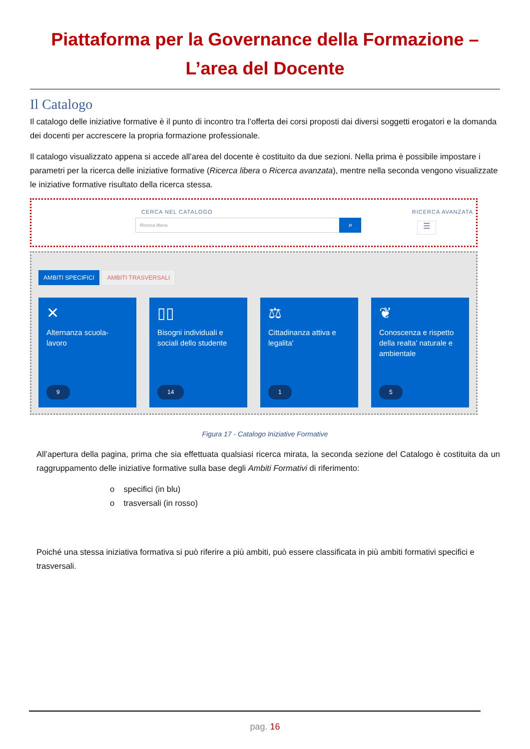Piattaforma per la Governance della Formazione –
L’area del Docente
Il Catalogo
Il catalogo delle iniziative formative è il punto di incontro tra l’offerta dei corsi proposti dai diversi soggetti erogatori e la domanda dei docenti per accrescere la propria formazione professionale.
Il catalogo visualizzato appena si accede all’area del docente è costituito da due sezioni. Nella prima è possibile impostare i parametri per la ricerca delle iniziative formative (Ricerca libera o Ricerca avanzata), mentre nella seconda vengono visualizzate le iniziative formative risultato della ricerca stessa.
CERCA NEL CATALOGO
Ricerca libera ⌕
RICERCA AVANZATA
☰
AMBITI SPECIFICI AMBITI TRASVERSALI
✕
Alternanza scuola-lavoro
9
▯▯
Bisogni individuali e sociali dello studente
14
⚖
Cittadinanza attiva e legalita'
1
❦
Conoscenza e rispetto della realta' naturale e ambientale
5
Figura 17 - Catalogo Iniziative Formative
All’apertura della pagina, prima che sia effettuata qualsiasi ricerca mirata, la seconda sezione del Catalogo è costituita da un raggruppamento delle iniziative formative sulla base degli Ambiti Formativi di riferimento:
o specifici (in blu)
o trasversali (in rosso)
Poiché una stessa iniziativa formativa si può riferire a più ambiti, può essere classificata in più ambiti formativi specifici e trasversali.
pag. 16